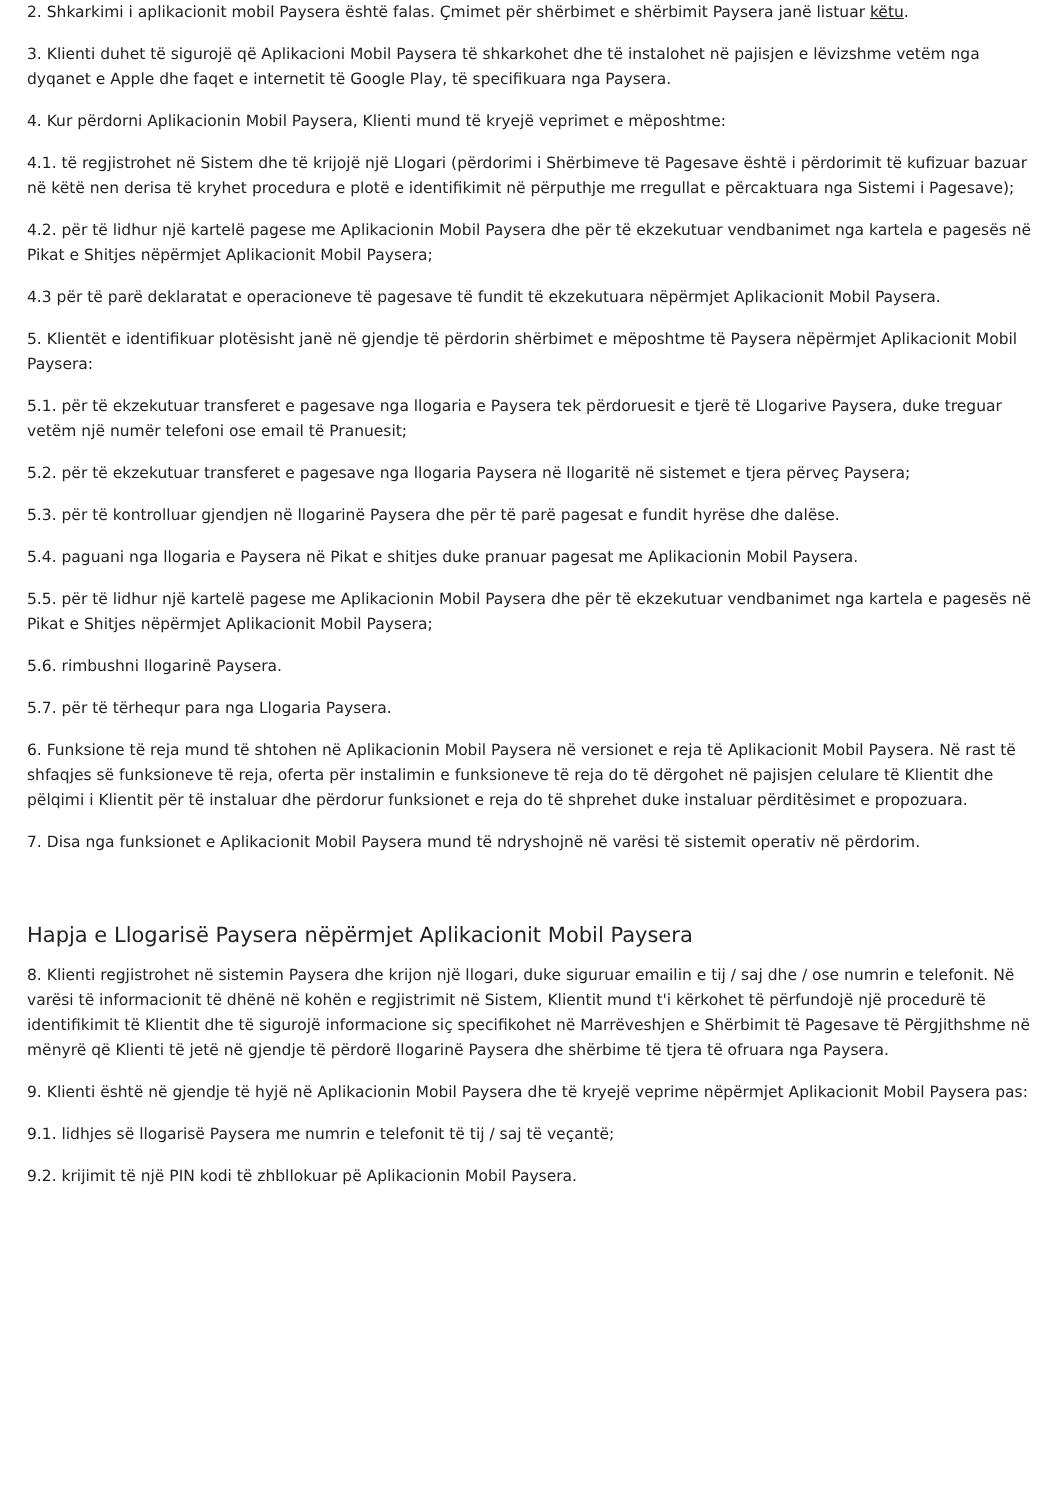2. Shkarkimi i aplikacionit mobil Paysera është falas. Çmimet për shërbimet e shërbimit Paysera janë listuar këtu.
3. Klienti duhet të sigurojë që Aplikacioni Mobil Paysera të shkarkohet dhe të instalohet në pajisjen e lëvizshme vetëm nga dyqanet e Apple dhe faqet e internetit të Google Play, të specifikuara nga Paysera.
4. Kur përdorni Aplikacionin Mobil Paysera, Klienti mund të kryejë veprimet e mëposhtme:
4.1. të regjistrohet në Sistem dhe të krijojë një Llogari (përdorimi i Shërbimeve të Pagesave është i përdorimit të kufizuar bazuar në këtë nen derisa të kryhet procedura e plotë e identifikimit në përputhje me rregullat e përcaktuara nga Sistemi i Pagesave);
4.2. për të lidhur një kartelë pagese me Aplikacionin Mobil Paysera dhe për të ekzekutuar vendbanimet nga kartela e pagesës në Pikat e Shitjes nëpërmjet Aplikacionit Mobil Paysera;
4.3 për të parë deklaratat e operacioneve të pagesave të fundit të ekzekutuara nëpërmjet Aplikacionit Mobil Paysera.
5. Klientët e identifikuar plotësisht janë në gjendje të përdorin shërbimet e mëposhtme të Paysera nëpërmjet Aplikacionit Mobil Paysera:
5.1. për të ekzekutuar transferet e pagesave nga llogaria e Paysera tek përdoruesit e tjerë të Llogarive Paysera, duke treguar vetëm një numër telefoni ose email të Pranuesit;
5.2. për të ekzekutuar transferet e pagesave nga llogaria Paysera në llogaritë në sistemet e tjera përveç Paysera;
5.3. për të kontrolluar gjendjen në llogarinë Paysera dhe për të parë pagesat e fundit hyrëse dhe dalëse.
5.4. paguani nga llogaria e Paysera në Pikat e shitjes duke pranuar pagesat me Aplikacionin Mobil Paysera.
5.5. për të lidhur një kartelë pagese me Aplikacionin Mobil Paysera dhe për të ekzekutuar vendbanimet nga kartela e pagesës në Pikat e Shitjes nëpërmjet Aplikacionit Mobil Paysera;
5.6. rimbushni llogarinë Paysera.
5.7. për të tërhequr para nga Llogaria Paysera.
6. Funksione të reja mund të shtohen në Aplikacionin Mobil Paysera në versionet e reja të Aplikacionit Mobil Paysera. Në rast të shfaqjes së funksioneve të reja, oferta për instalimin e funksioneve të reja do të dërgohet në pajisjen celulare të Klientit dhe pëlqimi i Klientit për të instaluar dhe përdorur funksionet e reja do të shprehet duke instaluar përditësimet e propozuara.
7. Disa nga funksionet e Aplikacionit Mobil Paysera mund të ndryshojnë në varësi të sistemit operativ në përdorim.
Hapja e Llogarisë Paysera nëpërmjet Aplikacionit Mobil Paysera
8. Klienti regjistrohet në sistemin Paysera dhe krijon një llogari, duke siguruar emailin e tij / saj dhe / ose numrin e telefonit. Në varësi të informacionit të dhënë në kohën e regjistrimit në Sistem, Klientit mund t'i kërkohet të përfundojë një procedurë të identifikimit të Klientit dhe të sigurojë informacione siç specifikohet në Marrëveshjen e Shërbimit të Pagesave të Përgjithshme në mënyrë që Klienti të jetë në gjendje të përdorë llogarinë Paysera dhe shërbime të tjera të ofruara nga Paysera.
9. Klienti është në gjendje të hyjë në Aplikacionin Mobil Paysera dhe të kryejë veprime nëpërmjet Aplikacionit Mobil Paysera pas:
9.1. lidhjes së llogarisë Paysera me numrin e telefonit të tij / saj të veçantë;
9.2. krijimit të një PIN kodi të zhbllokuar pë Aplikacionin Mobil Paysera.